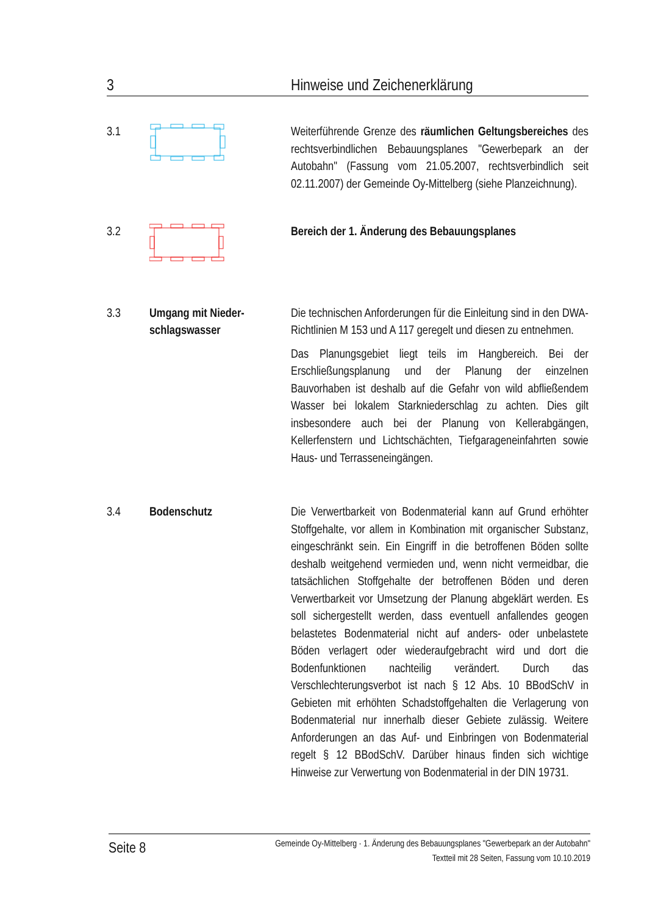3 Hinweise und Zeichenerklärung
3.1 Weiterführende Grenze des räumlichen Geltungsbereiches des rechtsverbindlichen Bebauungsplanes "Gewerbepark an der Autobahn" (Fassung vom 21.05.2007, rechtsverbindlich seit 02.11.2007) der Gemeinde Oy-Mittelberg (siehe Planzeichnung).
3.2 Bereich der 1. Änderung des Bebauungsplanes
3.3 Umgang mit Nieder­schlagswasser
Die technischen Anforderungen für die Einleitung sind in den DWA-Richtlinien M 153 und A 117 geregelt und diesen zu entnehmen.
Das Planungsgebiet liegt teils im Hangbereich. Bei der Erschließungsplanung und der Planung der einzelnen Bauvorhaben ist deshalb auf die Gefahr von wild abfließendem Wasser bei lokalem Starkniederschlag zu achten. Dies gilt insbesondere auch bei der Planung von Kellerabgängen, Kellerfenstern und Lichtschächten, Tiefgarageneinfahrten sowie Haus- und Terrasseneingängen.
3.4 Bodenschutz Die Verwertbarkeit von Bodenmaterial kann auf Grund erhöhter Stoffgehalte, vor allem in Kombination mit organischer Substanz, eingeschränkt sein. Ein Eingriff in die betroffenen Böden sollte deshalb weitgehend vermieden und, wenn nicht vermeidbar, die tatsächlichen Stoffgehalte der betroffenen Böden und deren Verwertbarkeit vor Umsetzung der Planung abgeklärt werden. Es soll sichergestellt werden, dass eventuell anfallendes geogen belastetes Bodenmaterial nicht auf anders- oder unbelastete Böden verlagert oder wiederaufgebracht wird und dort die Bodenfunktionen nachteilig verändert. Durch das Verschlechterungsverbot ist nach § 12 Abs. 10 BBodSchV in Gebieten mit erhöhten Schadstoffgehalten die Verlagerung von Bodenmaterial nur innerhalb dieser Gebiete zulässig. Weitere Anforderungen an das Auf- und Einbringen von Bodenmaterial regelt § 12 BBodSchV. Darüber hinaus finden sich wichtige Hinweise zur Verwertung von Bodenmaterial in der DIN 19731.
Seite 8
Gemeinde Oy-Mittelberg · 1. Änderung des Bebauungsplanes "Gewerbepark an der Autobahn"
Textteil mit 28 Seiten, Fassung vom 10.10.2019